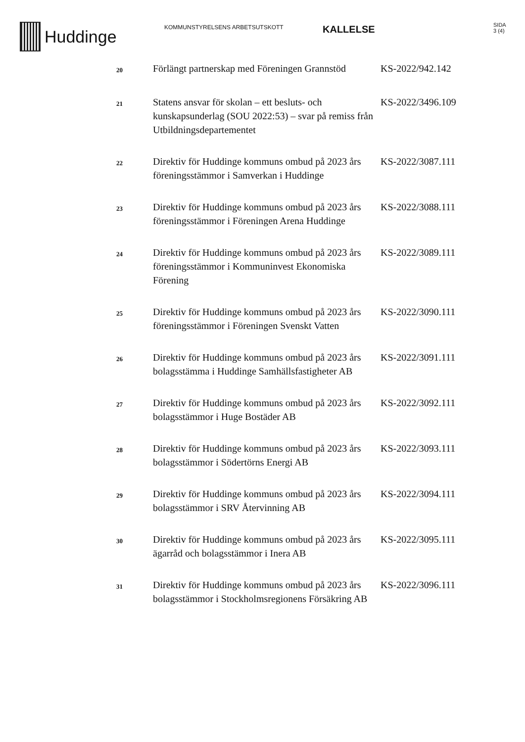Huddinge
KOMMUNSTYRELSENS ARBETSUTSKOTT
KALLELSE
SIDA
3 (4)
| 20 | Förlängt partnerskap med Föreningen Grannstöd | KS-2022/942.142 |
| 21 | Statens ansvar för skolan – ett besluts- och kunskapsunderlag (SOU 2022:53) – svar på remiss från Utbildningsdepartementet | KS-2022/3496.109 |
| 22 | Direktiv för Huddinge kommuns ombud på 2023 års föreningsstämmor i Samverkan i Huddinge | KS-2022/3087.111 |
| 23 | Direktiv för Huddinge kommuns ombud på 2023 års föreningsstämmor i Föreningen Arena Huddinge | KS-2022/3088.111 |
| 24 | Direktiv för Huddinge kommuns ombud på 2023 års föreningsstämmor i Kommuninvest Ekonomiska Förening | KS-2022/3089.111 |
| 25 | Direktiv för Huddinge kommuns ombud på 2023 års föreningsstämmor i Föreningen Svenskt Vatten | KS-2022/3090.111 |
| 26 | Direktiv för Huddinge kommuns ombud på 2023 års bolagsstämma i Huddinge Samhällsfastigheter AB | KS-2022/3091.111 |
| 27 | Direktiv för Huddinge kommuns ombud på 2023 års bolagsstämmor i Huge Bostäder AB | KS-2022/3092.111 |
| 28 | Direktiv för Huddinge kommuns ombud på 2023 års bolagsstämmor i Södertörns Energi AB | KS-2022/3093.111 |
| 29 | Direktiv för Huddinge kommuns ombud på 2023 års bolagsstämmor i SRV Återvinning AB | KS-2022/3094.111 |
| 30 | Direktiv för Huddinge kommuns ombud på 2023 års ägarråd och bolagsstämmor i Inera AB | KS-2022/3095.111 |
| 31 | Direktiv för Huddinge kommuns ombud på 2023 års bolagsstämmor i Stockholmsregionens Försäkring AB | KS-2022/3096.111 |